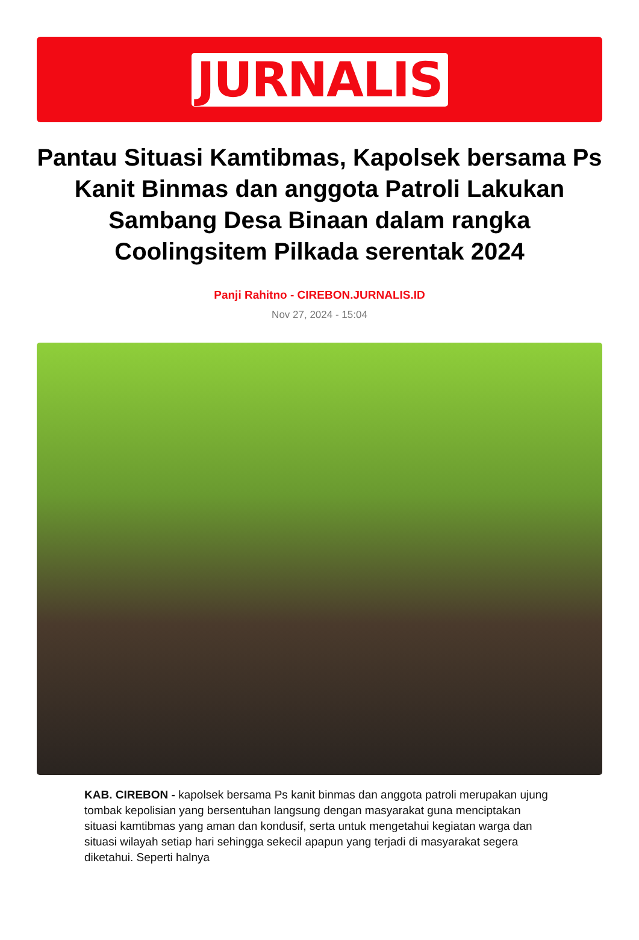JURNALIS
Pantau Situasi Kamtibmas, Kapolsek bersama Ps Kanit Binmas dan anggota Patroli Lakukan Sambang Desa Binaan dalam rangka Coolingsitem Pilkada serentak 2024
Panji Rahitno - CIREBON.JURNALIS.ID
Nov 27, 2024 - 15:04
KAB. CIREBON - kapolsek bersama Ps kanit binmas dan anggota patroli merupakan ujung tombak kepolisian yang bersentuhan langsung dengan masyarakat guna menciptakan situasi kamtibmas yang aman dan kondusif, serta untuk mengetahui kegiatan warga dan situasi wilayah setiap hari sehingga sekecil apapun yang terjadi di masyarakat segera diketahui. Seperti halnya